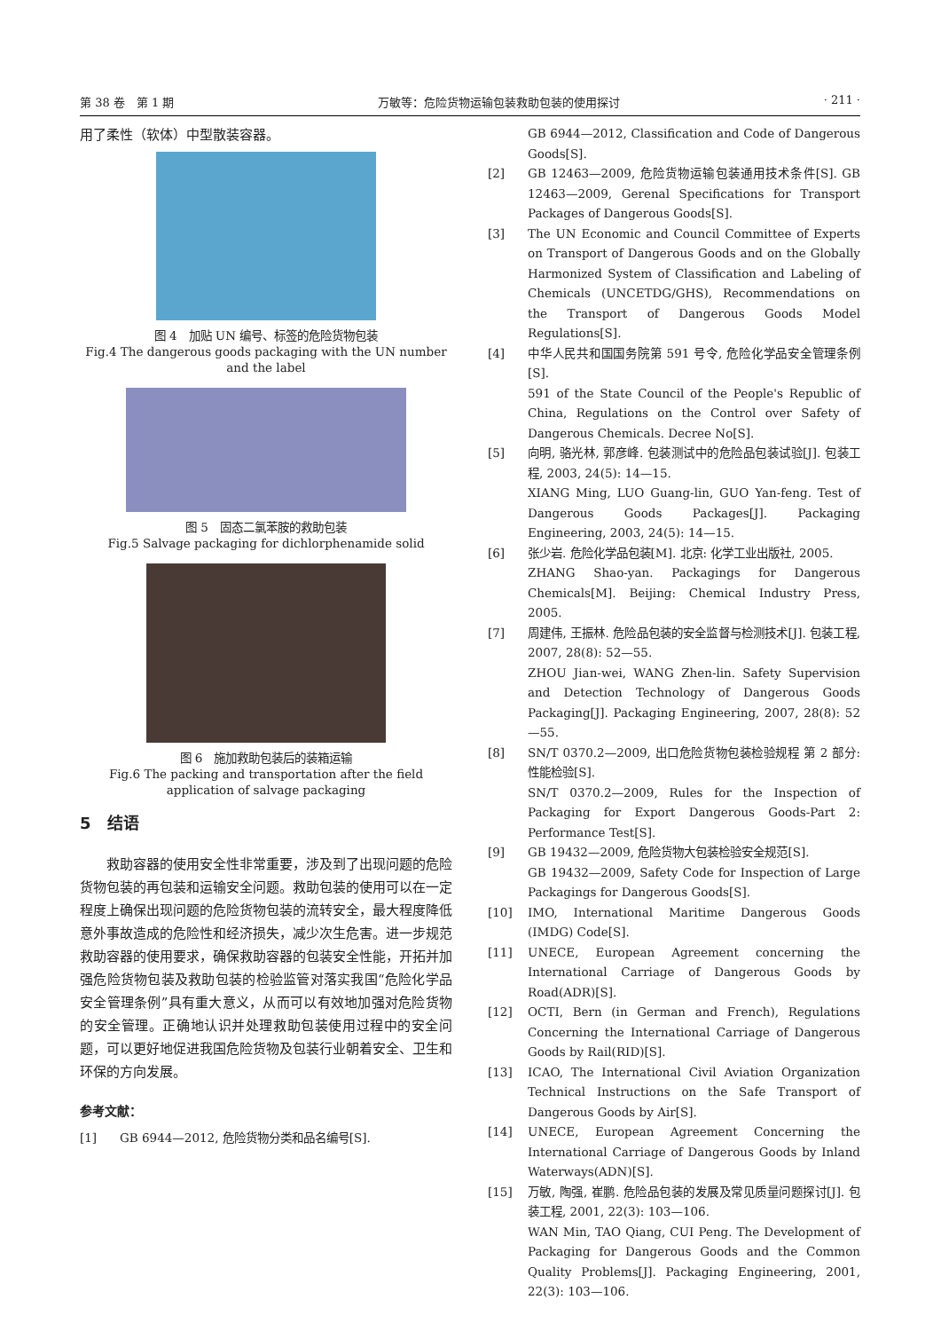第 38 卷　第 1 期 万敏等：危险货物运输包装救助包装的使用探讨 · 211 ·
用了柔性（软体）中型散装容器。
图 4　加贴 UN 编号、标签的危险货物包装
Fig.4 The dangerous goods packaging with the UN number and the label
图 5　固态二氯苯胺的救助包装
Fig.5 Salvage packaging for dichlorphenamide solid
图 6　施加救助包装后的装箱运输
Fig.6 The packing and transportation after the field application of salvage packaging
5　结语
救助容器的使用安全性非常重要，涉及到了出现问题的危险货物包装的再包装和运输安全问题。救助包装的使用可以在一定程度上确保出现问题的危险货物包装的流转安全，最大程度降低意外事故造成的危险性和经济损失，减少次生危害。进一步规范救助容器的使用要求，确保救助容器的包装安全性能，开拓并加强危险货物包装及救助包装的检验监管对落实我国“危险化学品安全管理条例”具有重大意义，从而可以有效地加强对危险货物的安全管理。正确地认识并处理救助包装使用过程中的安全问题，可以更好地促进我国危险货物及包装行业朝着安全、卫生和环保的方向发展。
参考文献：
[1] GB 6944—2012, 危险货物分类和品名编号[S].
GB 6944—2012, Classification and Code of Dangerous Goods[S].
[2] GB 12463—2009, 危险货物运输包装通用技术条件[S]. GB 12463—2009, Gerenal Specifications for Transport Packages of Dangerous Goods[S].
[3] The UN Economic and Council Committee of Experts on Transport of Dangerous Goods and on the Globally Harmonized System of Classification and Labeling of Chemicals (UNCETDG/GHS), Recommendations on the Transport of Dangerous Goods Model Regulations[S].
[4] 中华人民共和国国务院第 591 号令, 危险化学品安全管理条例[S].
591 of the State Council of the People's Republic of China, Regulations on the Control over Safety of Dangerous Chemicals. Decree No[S].
[5] 向明, 骆光林, 郭彦峰. 包装测试中的危险品包装试验[J]. 包装工程, 2003, 24(5): 14—15.
XIANG Ming, LUO Guang-lin, GUO Yan-feng. Test of Dangerous Goods Packages[J]. Packaging Engineering, 2003, 24(5): 14—15.
[6] 张少岩. 危险化学品包装[M]. 北京: 化学工业出版社, 2005.
ZHANG Shao-yan. Packagings for Dangerous Chemicals[M]. Beijing: Chemical Industry Press, 2005.
[7] 周建伟, 王振林. 危险品包装的安全监督与检测技术[J]. 包装工程, 2007, 28(8): 52—55.
ZHOU Jian-wei, WANG Zhen-lin. Safety Supervision and Detection Technology of Dangerous Goods Packaging[J]. Packaging Engineering, 2007, 28(8): 52—55.
[8] SN/T 0370.2—2009, 出口危险货物包装检验规程 第 2 部分: 性能检验[S].
SN/T 0370.2—2009, Rules for the Inspection of Packaging for Export Dangerous Goods-Part 2: Performance Test[S].
[9] GB 19432—2009, 危险货物大包装检验安全规范[S].
GB 19432—2009, Safety Code for Inspection of Large Packagings for Dangerous Goods[S].
[10] IMO, International Maritime Dangerous Goods (IMDG) Code[S].
[11] UNECE, European Agreement concerning the International Carriage of Dangerous Goods by Road(ADR)[S].
[12] OCTI, Bern (in German and French), Regulations Concerning the International Carriage of Dangerous Goods by Rail(RID)[S].
[13] ICAO, The International Civil Aviation Organization Technical Instructions on the Safe Transport of Dangerous Goods by Air[S].
[14] UNECE, European Agreement Concerning the International Carriage of Dangerous Goods by Inland Waterways(ADN)[S].
[15] 万敏, 陶强, 崔鹏. 危险品包装的发展及常见质量问题探讨[J]. 包装工程, 2001, 22(3): 103—106.
WAN Min, TAO Qiang, CUI Peng. The Development of Packaging for Dangerous Goods and the Common Quality Problems[J]. Packaging Engineering, 2001, 22(3): 103—106.